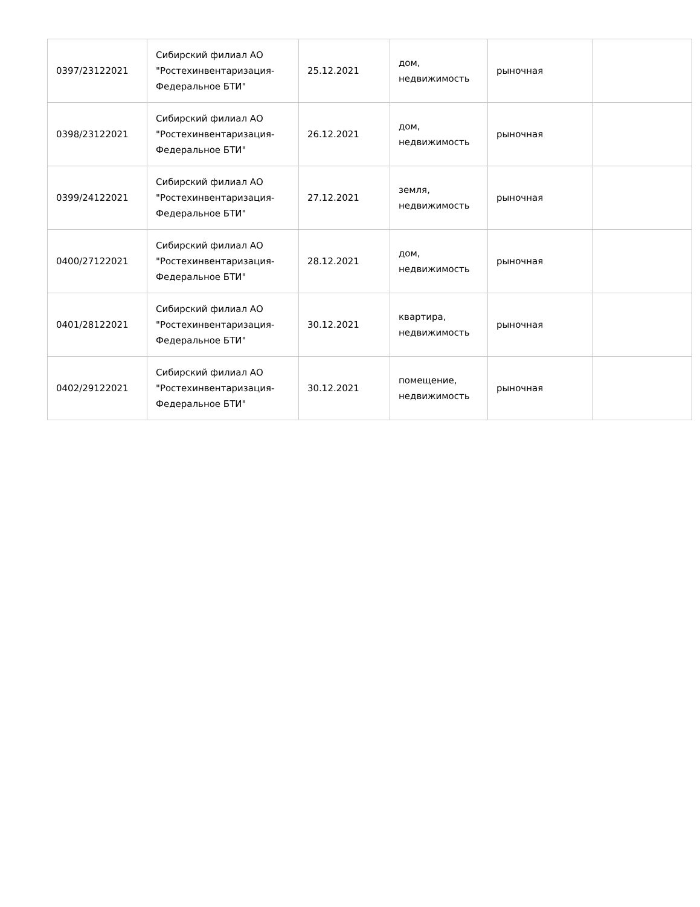| 0397/23122021 | Сибирский филиал АО "Ростехинвентаризация-Федеральное БТИ" | 25.12.2021 | дом, недвижимость | рыночная | |
| 0398/23122021 | Сибирский филиал АО "Ростехинвентаризация-Федеральное БТИ" | 26.12.2021 | дом, недвижимость | рыночная | |
| 0399/24122021 | Сибирский филиал АО "Ростехинвентаризация-Федеральное БТИ" | 27.12.2021 | земля, недвижимость | рыночная | |
| 0400/27122021 | Сибирский филиал АО "Ростехинвентаризация-Федеральное БТИ" | 28.12.2021 | дом, недвижимость | рыночная | |
| 0401/28122021 | Сибирский филиал АО "Ростехинвентаризация-Федеральное БТИ" | 30.12.2021 | квартира, недвижимость | рыночная | |
| 0402/29122021 | Сибирский филиал АО "Ростехинвентаризация-Федеральное БТИ" | 30.12.2021 | помещение, недвижимость | рыночная | |